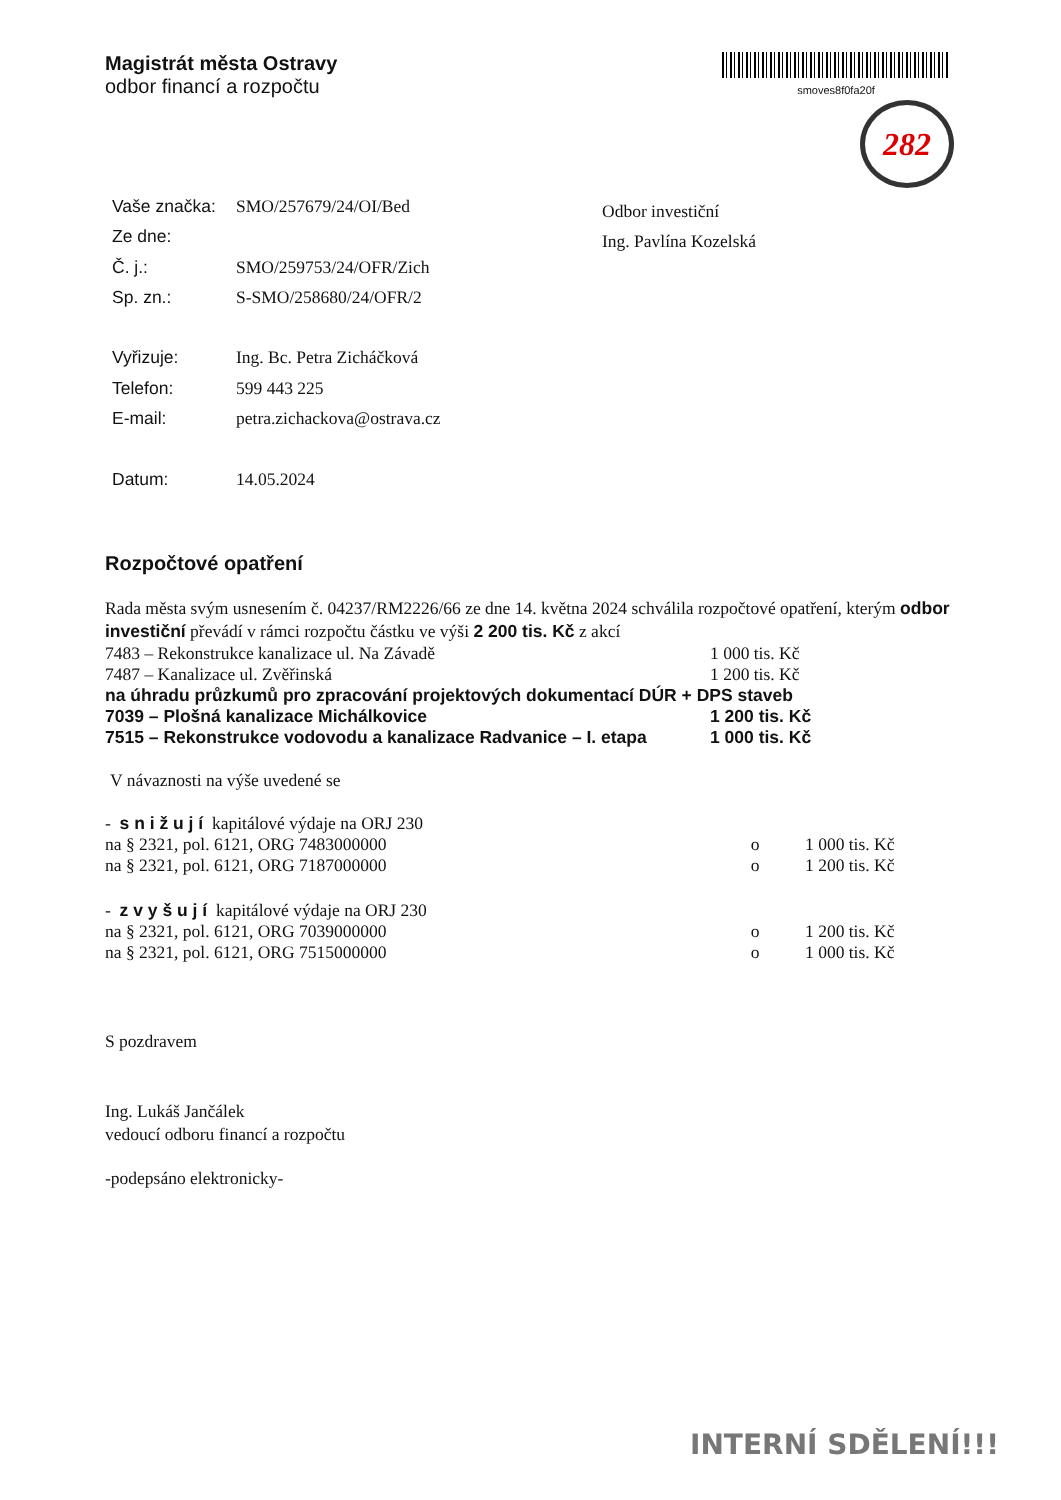Magistrát města Ostravy
odbor financí a rozpočtu
smoves8f0fa20f
282
| Vaše značka: | SMO/257679/24/OI/Bed |
| Ze dne: | |
| Č. j.: | SMO/259753/24/OFR/Zich |
| Sp. zn.: | S-SMO/258680/24/OFR/2 |
| Vyřizuje: | Ing. Bc. Petra Zicháčková |
| Telefon: | 599 443 225 |
| E-mail: | petra.zichackova@ostrava.cz |
| Datum: | 14.05.2024 |
Odbor investiční
Ing. Pavlína Kozelská
Rozpočtové opatření
Rada města svým usnesením č. 04237/RM2226/66 ze dne 14. května 2024 schválila rozpočtové opatření, kterým odbor investiční převádí v rámci rozpočtu částku ve výši 2 200 tis. Kč z akcí
7483 – Rekonstrukce kanalizace ul. Na Závadě 1 000 tis. Kč
7487 – Kanalizace ul. Zvěřinská 1 200 tis. Kč
na úhradu průzkumů pro zpracování projektových dokumentací DÚR + DPS staveb
7039 – Plošná kanalizace Michálkovice 1 200 tis. Kč
7515 – Rekonstrukce vodovodu a kanalizace Radvanice – I. etapa 1 000 tis. Kč
V návaznosti na výše uvedené se
- s n i ž u j í kapitálové výdaje na ORJ 230
na § 2321, pol. 6121, ORG 7483000000 o 1 000 tis. Kč
na § 2321, pol. 6121, ORG 7187000000 o 1 200 tis. Kč
- z v y š u j í kapitálové výdaje na ORJ 230
na § 2321, pol. 6121, ORG 7039000000 o 1 200 tis. Kč
na § 2321, pol. 6121, ORG 7515000000 o 1 000 tis. Kč
S pozdravem
Ing. Lukáš Jančálek
vedoucí odboru financí a rozpočtu
-podepsáno elektronicky-
INTERNÍ SDĚLENÍ!!!